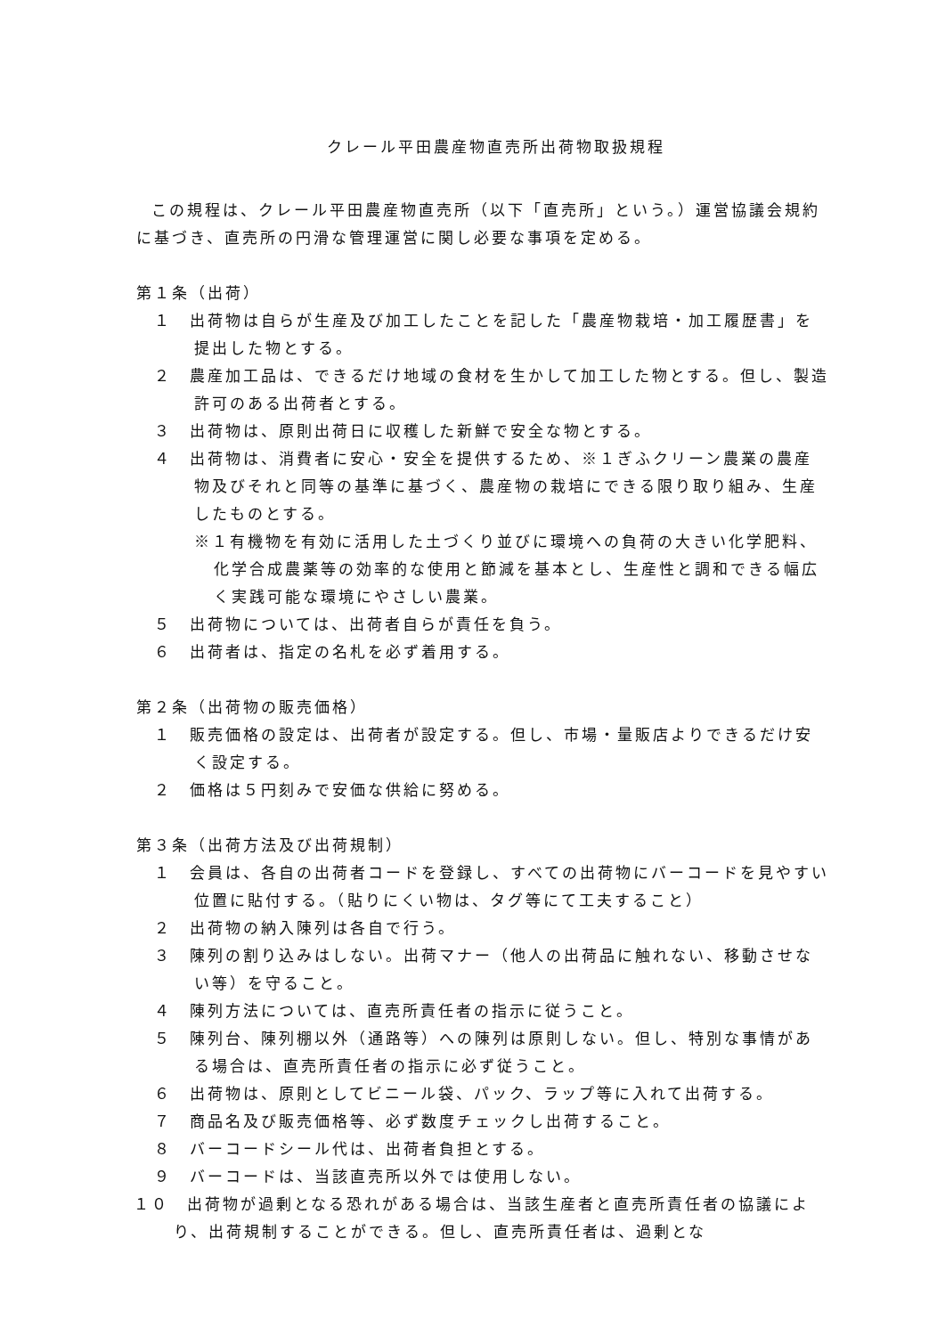クレール平田農産物直売所出荷物取扱規程
この規程は、クレール平田農産物直売所（以下「直売所」という。）運営協議会規約に基づき、直売所の円滑な管理運営に関し必要な事項を定める。
第１条（出荷）
１　出荷物は自らが生産及び加工したことを記した「農産物栽培・加工履歴書」を提出した物とする。
２　農産加工品は、できるだけ地域の食材を生かして加工した物とする。但し、製造許可のある出荷者とする。
３　出荷物は、原則出荷日に収穫した新鮮で安全な物とする。
４　出荷物は、消費者に安心・安全を提供するため、※１ぎふクリーン農業の農産物及びそれと同等の基準に基づく、農産物の栽培にできる限り取り組み、生産したものとする。
※１有機物を有効に活用した土づくり並びに環境への負荷の大きい化学肥料、化学合成農薬等の効率的な使用と節減を基本とし、生産性と調和できる幅広く実践可能な環境にやさしい農業。
５　出荷物については、出荷者自らが責任を負う。
６　出荷者は、指定の名札を必ず着用する。
第２条（出荷物の販売価格）
１　販売価格の設定は、出荷者が設定する。但し、市場・量販店よりできるだけ安く設定する。
２　価格は５円刻みで安価な供給に努める。
第３条（出荷方法及び出荷規制）
１　会員は、各自の出荷者コードを登録し、すべての出荷物にバーコードを見やすい位置に貼付する。（貼りにくい物は、タグ等にて工夫すること）
２　出荷物の納入陳列は各自で行う。
３　陳列の割り込みはしない。出荷マナー（他人の出荷品に触れない、移動させない等）を守ること。
４　陳列方法については、直売所責任者の指示に従うこと。
５　陳列台、陳列棚以外（通路等）への陳列は原則しない。但し、特別な事情がある場合は、直売所責任者の指示に必ず従うこと。
６　出荷物は、原則としてビニール袋、パック、ラップ等に入れて出荷する。
７　商品名及び販売価格等、必ず数度チェックし出荷すること。
８　バーコードシール代は、出荷者負担とする。
９　バーコードは、当該直売所以外では使用しない。
１０　出荷物が過剰となる恐れがある場合は、当該生産者と直売所責任者の協議により、出荷規制することができる。但し、直売所責任者は、過剰とな